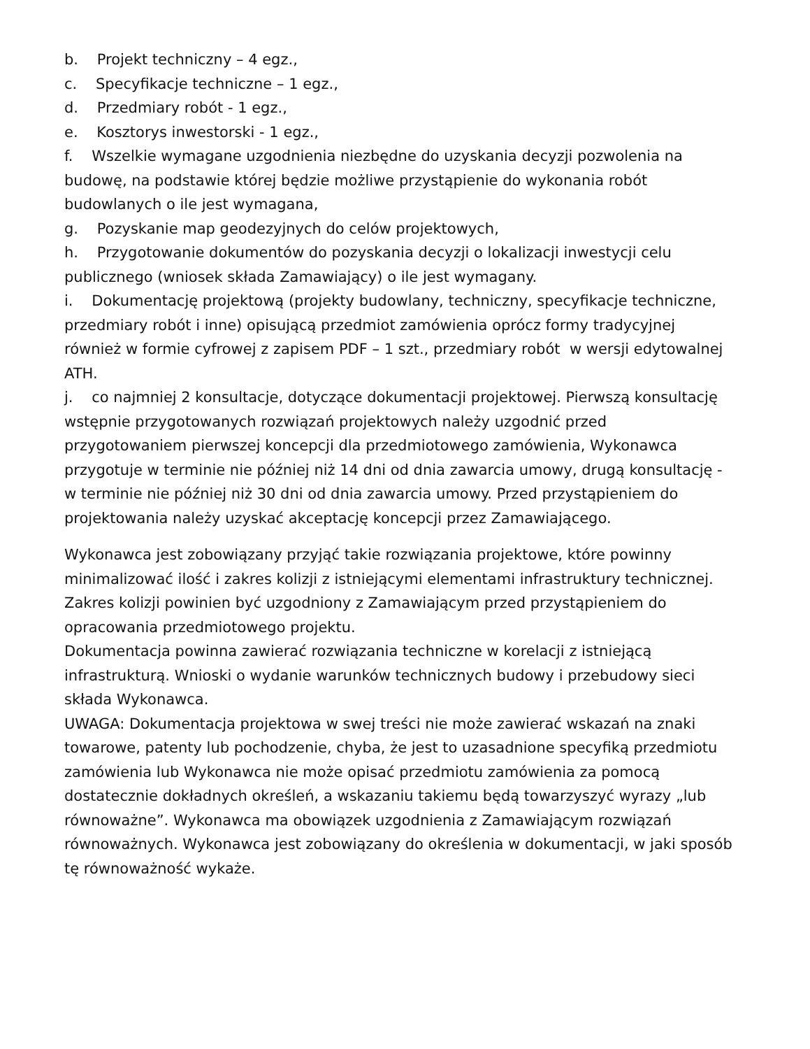b. Projekt techniczny – 4 egz.,
c. Specyfikacje techniczne – 1 egz.,
d. Przedmiary robót - 1 egz.,
e. Kosztorys inwestorski - 1 egz.,
f. Wszelkie wymagane uzgodnienia niezbędne do uzyskania decyzji pozwolenia na budowę, na podstawie której będzie możliwe przystąpienie do wykonania robót budowlanych o ile jest wymagana,
g. Pozyskanie map geodezyjnych do celów projektowych,
h. Przygotowanie dokumentów do pozyskania decyzji o lokalizacji inwestycji celu publicznego (wniosek składa Zamawiający) o ile jest wymagany.
i. Dokumentację projektową (projekty budowlany, techniczny, specyfikacje techniczne, przedmiary robót i inne) opisującą przedmiot zamówienia oprócz formy tradycyjnej również w formie cyfrowej z zapisem PDF – 1 szt., przedmiary robót w wersji edytowalnej ATH.
j. co najmniej 2 konsultacje, dotyczące dokumentacji projektowej. Pierwszą konsultację wstępnie przygotowanych rozwiązań projektowych należy uzgodnić przed przygotowaniem pierwszej koncepcji dla przedmiotowego zamówienia, Wykonawca przygotuje w terminie nie później niż 14 dni od dnia zawarcia umowy, drugą konsultację - w terminie nie później niż 30 dni od dnia zawarcia umowy. Przed przystąpieniem do projektowania należy uzyskać akceptację koncepcji przez Zamawiającego.
Wykonawca jest zobowiązany przyjąć takie rozwiązania projektowe, które powinny minimalizować ilość i zakres kolizji z istniejącymi elementami infrastruktury technicznej. Zakres kolizji powinien być uzgodniony z Zamawiającym przed przystąpieniem do opracowania przedmiotowego projektu.
Dokumentacja powinna zawierać rozwiązania techniczne w korelacji z istniejącą infrastrukturą. Wnioski o wydanie warunków technicznych budowy i przebudowy sieci składa Wykonawca.
UWAGA: Dokumentacja projektowa w swej treści nie może zawierać wskazań na znaki towarowe, patenty lub pochodzenie, chyba, że jest to uzasadnione specyfiką przedmiotu zamówienia lub Wykonawca nie może opisać przedmiotu zamówienia za pomocą dostatecznie dokładnych określeń, a wskazaniu takiemu będą towarzyszyć wyrazy „lub równoważne”. Wykonawca ma obowiązek uzgodnienia z Zamawiającym rozwiązań równoważnych. Wykonawca jest zobowiązany do określenia w dokumentacji, w jaki sposób tę równoważność wykaże.